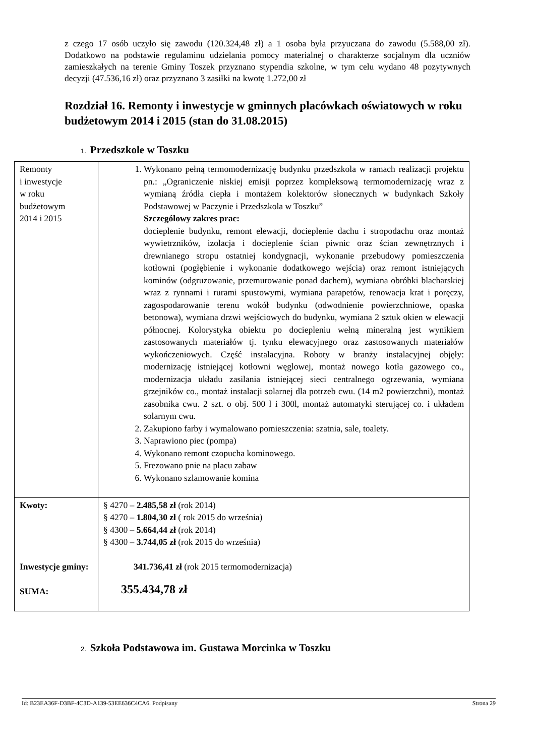z czego 17 osób uczyło się zawodu (120.324,48 zł) a 1 osoba była przyuczana do zawodu (5.588,00 zł). Dodatkowo na podstawie regulaminu udzielania pomocy materialnej o charakterze socjalnym dla uczniów zamieszkałych na terenie Gminy Toszek przyznano stypendia szkolne, w tym celu wydano 48 pozytywnych decyzji (47.536,16 zł) oraz przyznano 3 zasiłki na kwotę 1.272,00 zł
Rozdział 16. Remonty i inwestycje w gminnych placówkach oświatowych w roku budżetowym 2014 i 2015 (stan do 31.08.2015)
1. Przedszkole w Toszku
| Remonty i inwestycje w roku budżetowym 2014 i 2015 | 1. Wykonano pełną termomodernizację budynku przedszkola w ramach realizacji projektu pn.: „Ograniczenie niskiej emisji poprzez kompleksową termomodernizację wraz z wymianą źródła ciepła i montażem kolektorów słonecznych w budynkach Szkoły Podstawowej w Paczynie i Przedszkola w Toszku” Szczegółowy zakres prac: docieplenie budynku, remont elewacji, docieplenie dachu i stropodachu oraz montaż wywietrzników, izolacja i docieplenie ścian piwnic oraz ścian zewnętrznych i drewnianego stropu ostatniej kondygnacji, wykonanie przebudowy pomieszczenia kotłowni (pogłębienie i wykonanie dodatkowego wejścia) oraz remont istniejących kominów (odgruzowanie, przemurowanie ponad dachem), wymiana obróbki blacharskiej wraz z rynnami i rurami spustowymi, wymiana parapetów, renowacja krat i poręczy, zagospodarowanie terenu wokół budynku (odwodnienie powierzchniowe, opaska betonowa), wymiana drzwi wejściowych do budynku, wymiana 2 sztuk okien w elewacji północnej. Kolorystyka obiektu po dociepleniu wełną mineralną jest wynikiem zastosowanych materiałów tj. tynku elewacyjnego oraz zastosowanych materiałów wykończeniowych. Część instalacyjna. Roboty w branży instalacyjnej objęły: modernizację istniejącej kotłowni węglowej, montaż nowego kotła gazowego co., modernizacja układu zasilania istniejącej sieci centralnego ogrzewania, wymiana grzejników co., montaż instalacji solarnej dla potrzeb cwu. (14 m2 powierzchni), montaż zasobnika cwu. 2 szt. o obj. 500 l i 300l, montaż automatyki sterującej co. i układem solarnym cwu. 2. Zakupiono farby i wymalowano pomieszczenia: szatnia, sale, toalety. 3. Naprawiono piec (pompa) 4. Wykonano remont czopucha kominowego. 5. Frezowano pnie na placu zabaw 6. Wykonano szlamowanie komina |
| Kwoty: Inwestycje gminy: SUMA: | § 4270 – 2.485,58 zł (rok 2014) § 4270 – 1.804,30 zł ( rok 2015 do września) § 4300 – 5.664,44 zł (rok 2014) § 4300 – 3.744,05 zł (rok 2015 do września) 341.736,41 zł (rok 2015 termomodernizacja) 355.434,78 zł |
2. Szkoła Podstawowa im. Gustawa Morcinka w Toszku
Id: B23EA36F-D3BF-4C3D-A139-53EE636C4CA6. Podpisany Strona 29